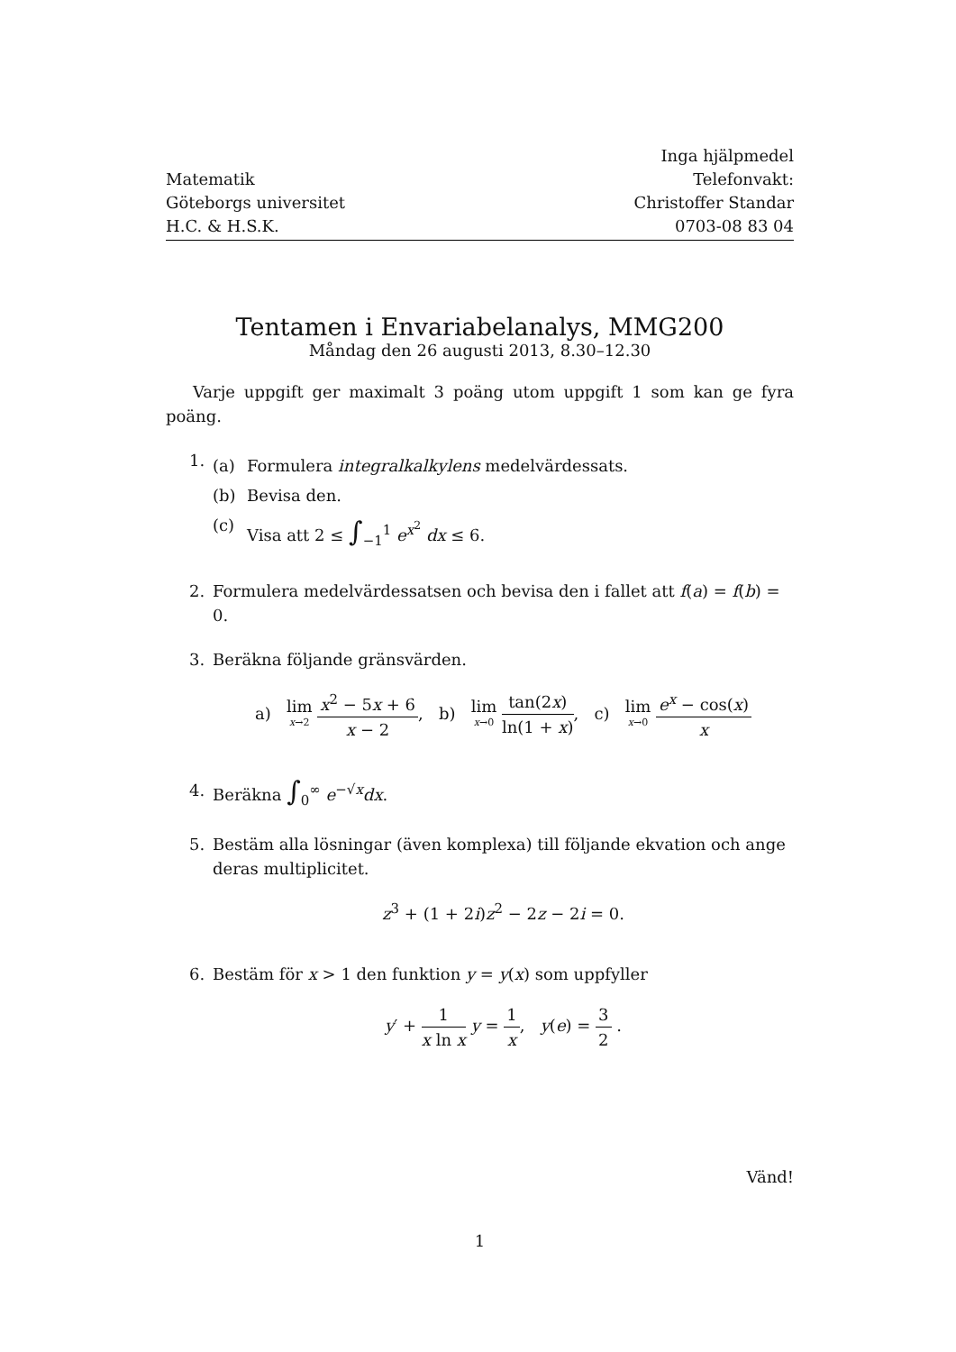Matematik
Göteborgs universitet
H.C. & H.S.K.
Inga hjälpmedel
Telefonvakt:
Christoffer Standar
0703-08 83 04
Tentamen i Envariabelanalys, MMG200
Måndag den 26 augusti 2013, 8.30–12.30
Varje uppgift ger maximalt 3 poäng utom uppgift 1 som kan ge fyra poäng.
1.
(a) Formulera integralkalkylens medelvärdessats.
(b) Bevisa den.
(c) Visa att 2 ≤ ∫<sub>−1</sub><sup>1</sup> e<sup>x<sup>2</sup></sup> dx ≤ 6.
2. Formulera medelvärdessatsen och bevisa den i fallet att f(a) = f(b) = 0.
3. Beräkna följande gränsvärden.
a) lim x→2 x<sup>2</sup> − 5x + 6 x − 2, b) lim x→0 tan(2x) ln(1 + x), c) lim x→0 e<sup>x</sup> − cos(x) x
4. Beräkna ∫<sub>0</sub><sup>∞</sup> e<sup>−√x</sup>dx.
5. Bestäm alla lösningar (även komplexa) till följande ekvation och ange deras multiplicitet.
z<sup>3</sup> + (1 + 2i)z<sup>2</sup> − 2z − 2i = 0.
6. Bestäm för x > 1 den funktion y = y(x) som uppfyller
y′ + 1 x ln x y = 1 x, y(e) = 3 2 .
Vänd!
1